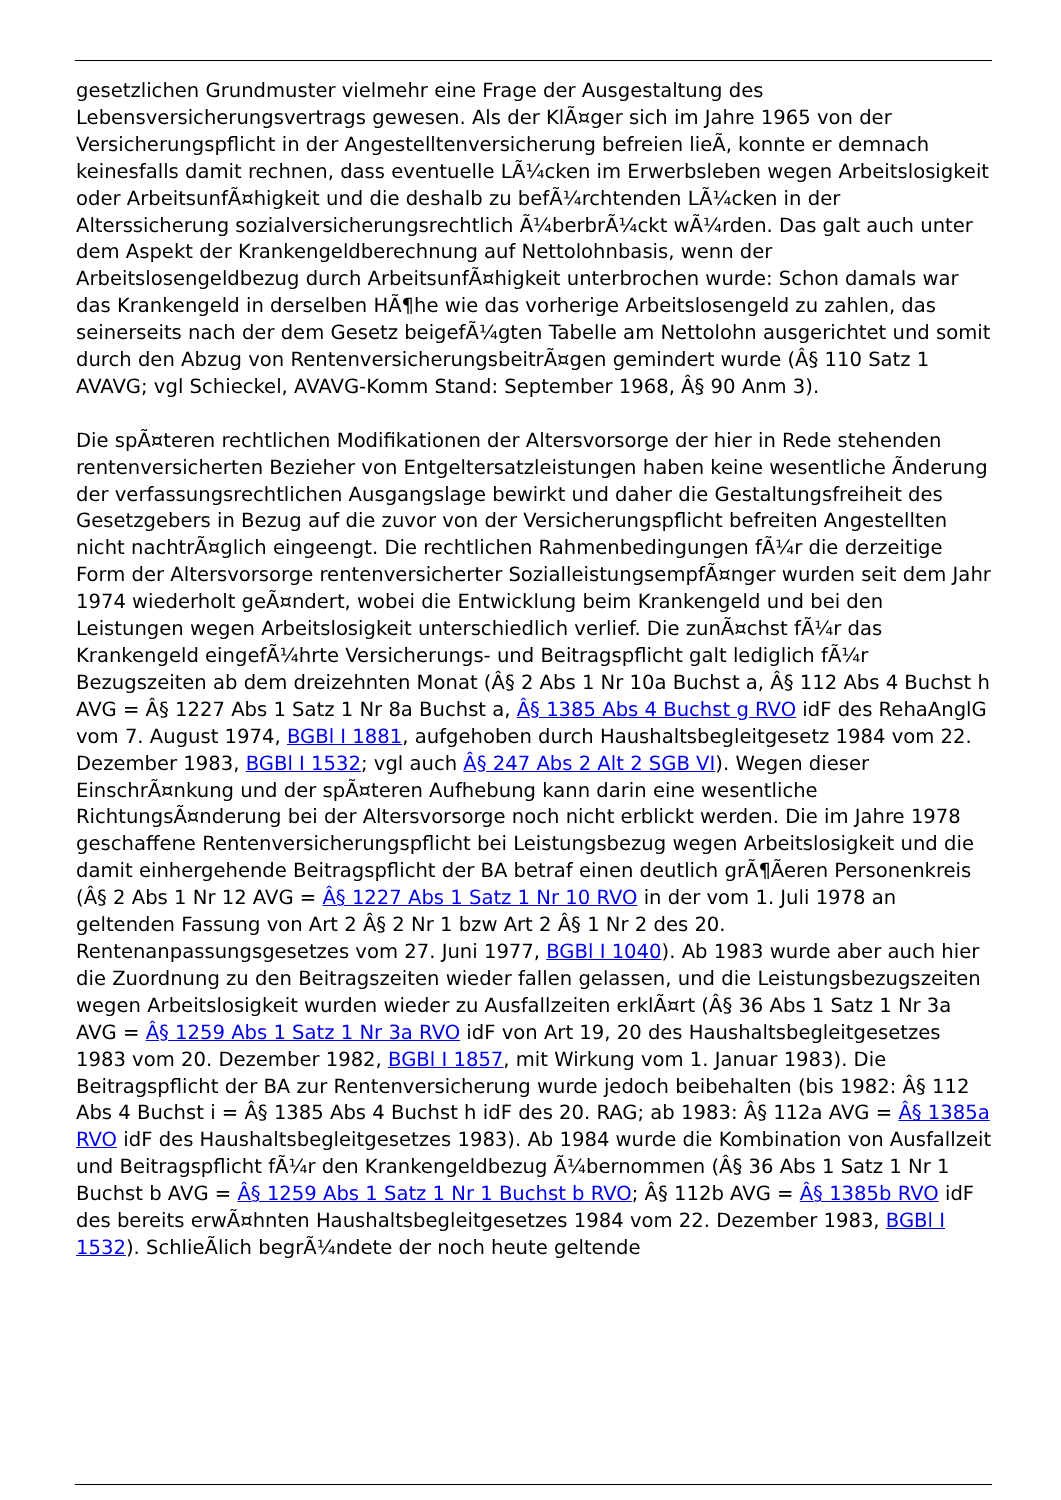gesetzlichen Grundmuster vielmehr eine Frage der Ausgestaltung des Lebensversicherungsvertrags gewesen. Als der KlÃ¤ger sich im Jahre 1965 von der Versicherungspflicht in der Angestelltenversicherung befreien lieÃ, konnte er demnach keinesfalls damit rechnen, dass eventuelle LÃ¼cken im Erwerbsleben wegen Arbeitslosigkeit oder ArbeitsunfÃ¤higkeit und die deshalb zu befÃ¼rchtenden LÃ¼cken in der Alterssicherung sozialversicherungsrechtlich Ã¼berbrÃ¼ckt wÃ¼rden. Das galt auch unter dem Aspekt der Krankengeldberechnung auf Nettolohnbasis, wenn der Arbeitslosengeldbezug durch ArbeitsunfÃ¤higkeit unterbrochen wurde: Schon damals war das Krankengeld in derselben HÃ¶he wie das vorherige Arbeitslosengeld zu zahlen, das seinerseits nach der dem Gesetz beigefÃ¼gten Tabelle am Nettolohn ausgerichtet und somit durch den Abzug von RentenversicherungsbeitrÃ¤gen gemindert wurde (Â§ 110 Satz 1 AVAVG; vgl Schieckel, AVAVG-Komm Stand: September 1968, Â§ 90 Anm 3).
Die spÃ¤teren rechtlichen Modifikationen der Altersvorsorge der hier in Rede stehenden rentenversicherten Bezieher von Entgeltersatzleistungen haben keine wesentliche Ãnderung der verfassungsrechtlichen Ausgangslage bewirkt und daher die Gestaltungsfreiheit des Gesetzgebers in Bezug auf die zuvor von der Versicherungspflicht befreiten Angestellten nicht nachtrÃ¤glich eingeengt. Die rechtlichen Rahmenbedingungen fÃ¼r die derzeitige Form der Altersvorsorge rentenversicherter SozialleistungsempfÃ¤nger wurden seit dem Jahr 1974 wiederholt geÃ¤ndert, wobei die Entwicklung beim Krankengeld und bei den Leistungen wegen Arbeitslosigkeit unterschiedlich verlief. Die zunÃ¤chst fÃ¼r das Krankengeld eingefÃ¼hrte Versicherungs- und Beitragspflicht galt lediglich fÃ¼r Bezugszeiten ab dem dreizehnten Monat (Â§ 2 Abs 1 Nr 10a Buchst a, Â§ 112 Abs 4 Buchst h AVG = Â§ 1227 Abs 1 Satz 1 Nr 8a Buchst a, Â§ 1385 Abs 4 Buchst g RVO idF des RehaAnglG vom 7. August 1974, BGBl I 1881, aufgehoben durch Haushaltsbegleitgesetz 1984 vom 22. Dezember 1983, BGBl I 1532; vgl auch Â§ 247 Abs 2 Alt 2 SGB VI). Wegen dieser EinschrÃ¤nkung und der spÃ¤teren Aufhebung kann darin eine wesentliche RichtungsÃ¤nderung bei der Altersvorsorge noch nicht erblickt werden. Die im Jahre 1978 geschaffene Rentenversicherungspflicht bei Leistungsbezug wegen Arbeitslosigkeit und die damit einhergehende Beitragspflicht der BA betraf einen deutlich grÃ¶Ãeren Personenkreis (Â§ 2 Abs 1 Nr 12 AVG = Â§ 1227 Abs 1 Satz 1 Nr 10 RVO in der vom 1. Juli 1978 an geltenden Fassung von Art 2 Â§ 2 Nr 1 bzw Art 2 Â§ 1 Nr 2 des 20. Rentenanpassungsgesetzes vom 27. Juni 1977, BGBl I 1040). Ab 1983 wurde aber auch hier die Zuordnung zu den Beitragszeiten wieder fallen gelassen, und die Leistungsbezugszeiten wegen Arbeitslosigkeit wurden wieder zu Ausfallzeiten erklÃ¤rt (Â§ 36 Abs 1 Satz 1 Nr 3a AVG = Â§ 1259 Abs 1 Satz 1 Nr 3a RVO idF von Art 19, 20 des Haushaltsbegleitgesetzes 1983 vom 20. Dezember 1982, BGBl I 1857, mit Wirkung vom 1. Januar 1983). Die Beitragspflicht der BA zur Rentenversicherung wurde jedoch beibehalten (bis 1982: Â§ 112 Abs 4 Buchst i = Â§ 1385 Abs 4 Buchst h idF des 20. RAG; ab 1983: Â§ 112a AVG = Â§ 1385a RVO idF des Haushaltsbegleitgesetzes 1983). Ab 1984 wurde die Kombination von Ausfallzeit und Beitragspflicht fÃ¼r den Krankengeldbezug Ã¼bernommen (Â§ 36 Abs 1 Satz 1 Nr 1 Buchst b AVG = Â§ 1259 Abs 1 Satz 1 Nr 1 Buchst b RVO; Â§ 112b AVG = Â§ 1385b RVO idF des bereits erwÃ¤hnten Haushaltsbegleitgesetzes 1984 vom 22. Dezember 1983, BGBl I 1532). SchlieÃlich begrÃ¼ndete der noch heute geltende